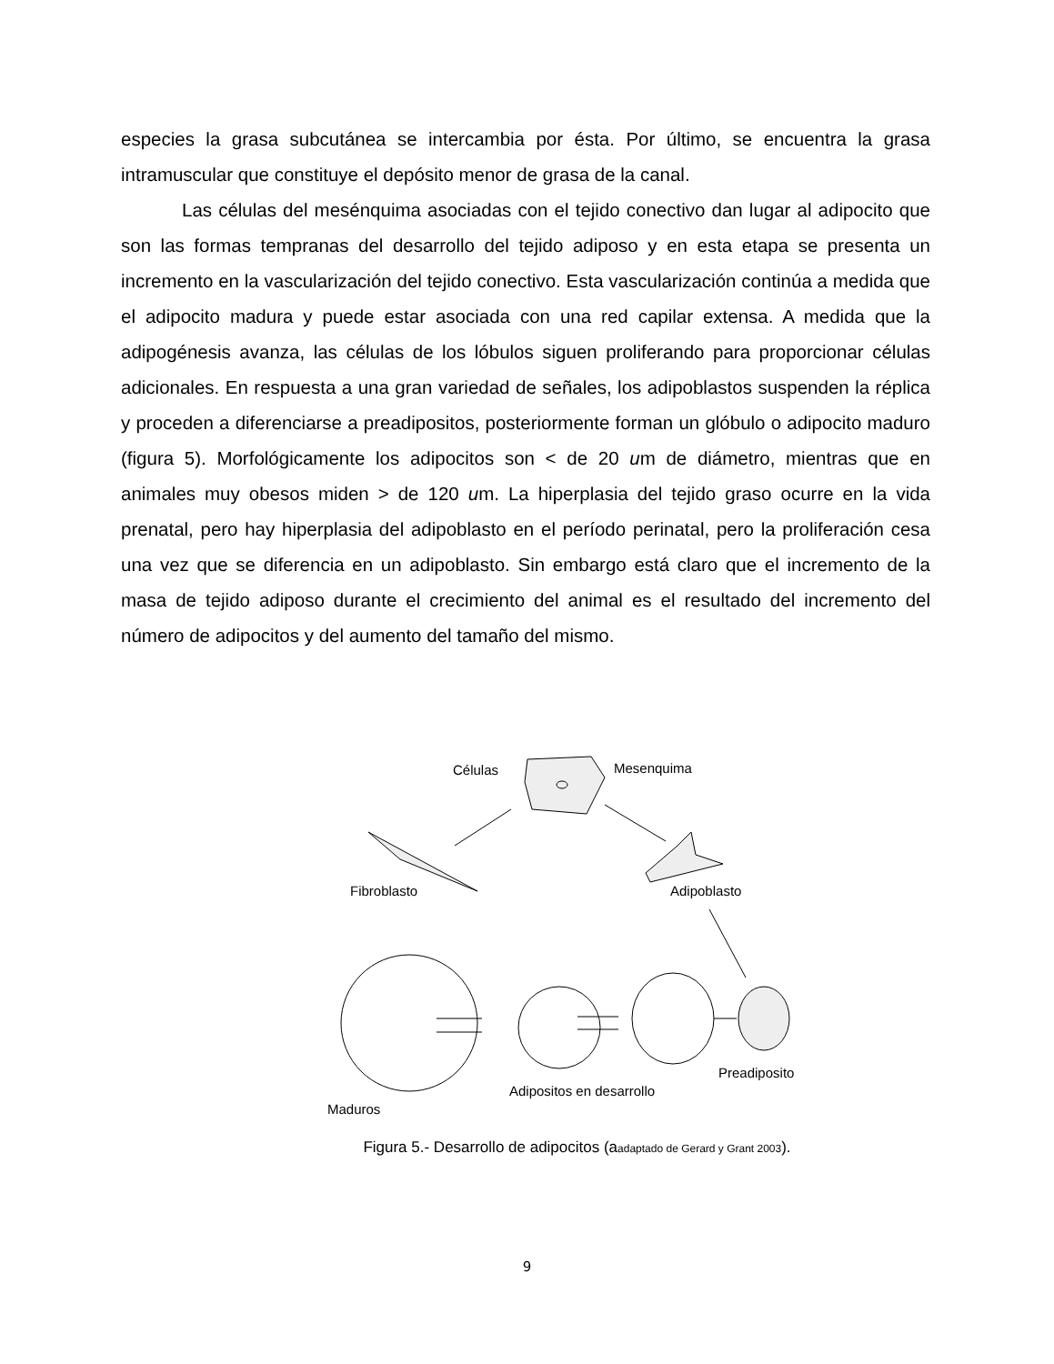especies la grasa subcutánea se intercambia por ésta. Por último, se encuentra la grasa intramuscular que constituye el depósito menor de grasa de la canal.
Las células del mesénquima asociadas con el tejido conectivo dan lugar al adipocito que son las formas tempranas del desarrollo del tejido adiposo y en esta etapa se presenta un incremento en la vascularización del tejido conectivo. Esta vascularización continúa a medida que el adipocito madura y puede estar asociada con una red capilar extensa. A medida que la adipogénesis avanza, las células de los lóbulos siguen proliferando para proporcionar células adicionales. En respuesta a una gran variedad de señales, los adipoblastos suspenden la réplica y proceden a diferenciarse a preadipositos, posteriormente forman un glóbulo o adipocito maduro (figura 5). Morfológicamente los adipocitos son < de 20 um de diámetro, mientras que en animales muy obesos miden > de 120 um. La hiperplasia del tejido graso ocurre en la vida prenatal, pero hay hiperplasia del adipoblasto en el período perinatal, pero la proliferación cesa una vez que se diferencia en un adipoblasto. Sin embargo está claro que el incremento de la masa de tejido adiposo durante el crecimiento del animal es el resultado del incremento del número de adipocitos y del aumento del tamaño del mismo.
Células
Mesenquima
Fibroblasto
Adipoblasto
Preadiposito
Adipositos en desarrollo
Maduros
Figura 5.- Desarrollo de adipocitos (aadaptado de Gerard y Grant 2003).
9